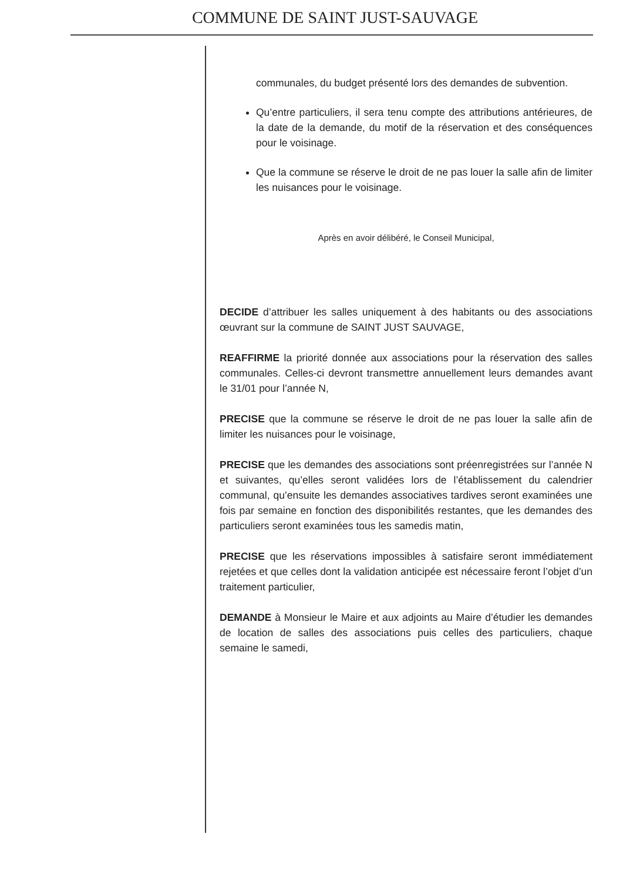COMMUNE DE SAINT JUST-SAUVAGE
communales, du budget présenté lors des demandes de subvention.
Qu’entre particuliers, il sera tenu compte des attributions antérieures, de la date de la demande, du motif de la réservation et des conséquences pour le voisinage.
Que la commune se réserve le droit de ne pas louer la salle afin de limiter les nuisances pour le voisinage.
Après en avoir délibéré, le Conseil Municipal,
DECIDE d’attribuer les salles uniquement à des habitants ou des associations œuvrant sur la commune de SAINT JUST SAUVAGE,
REAFFIRME la priorité donnée aux associations pour la réservation des salles communales. Celles-ci devront transmettre annuellement leurs demandes avant le 31/01 pour l’année N,
PRECISE que la commune se réserve le droit de ne pas louer la salle afin de limiter les nuisances pour le voisinage,
PRECISE que les demandes des associations sont préenregistrées sur l’année N et suivantes, qu’elles seront validées lors de l’établissement du calendrier communal, qu’ensuite les demandes associatives tardives seront examinées une fois par semaine en fonction des disponibilités restantes, que les demandes des particuliers seront examinées tous les samedis matin,
PRECISE que les réservations impossibles à satisfaire seront immédiatement rejetées et que celles dont la validation anticipée est nécessaire feront l’objet d’un traitement particulier,
DEMANDE à Monsieur le Maire et aux adjoints au Maire d’étudier les demandes de location de salles des associations puis celles des particuliers, chaque semaine le samedi,